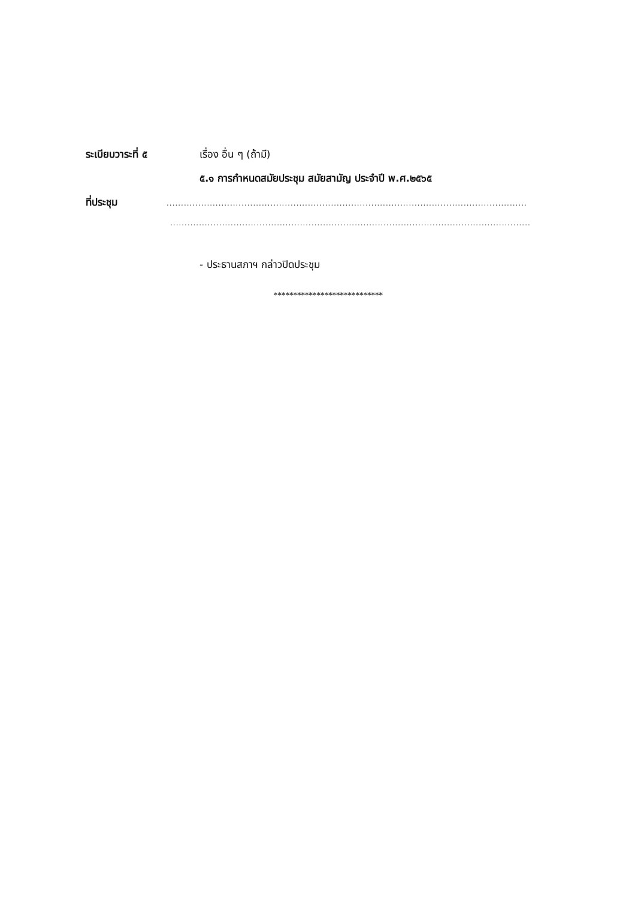ระเบียบวาระที่ ๕ เรื่อง อื่น ๆ (ถ้ามี)
๕.๑ การกำหนดสมัยประชุม สมัยสามัญ ประจำปี พ.ศ.๒๕๖๕
ที่ประชุม
......................................................................................................................................
......................................................................................................................................
- ประธานสภาฯ กล่าวปิดประชุม
****************************